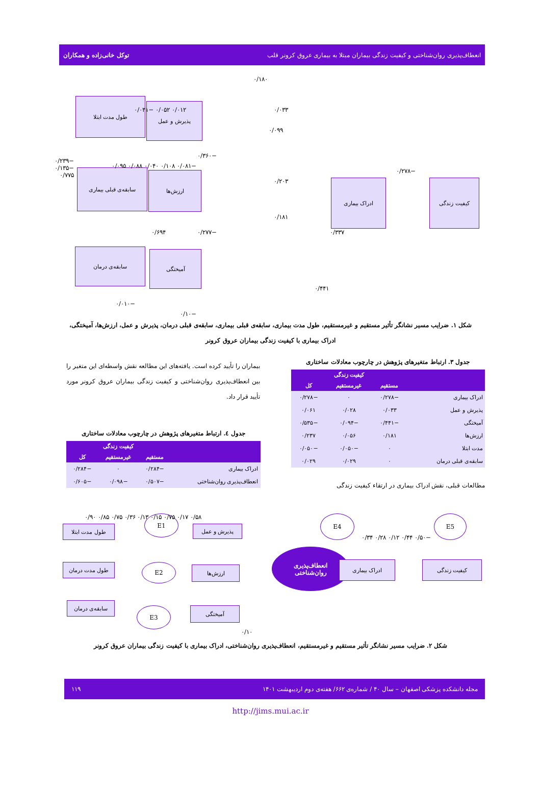انعطاف‌پذیری روان‌شناختی و کیفیت زندگی بیماران مبتلا به بیماری عروق کرونر قلب توکل خانی‌زاده و همکاران
طول مدت ابتلا
پذیرش و عمل
کیفیت زندگی ادراک بیماری
سابقه‌ی قبلی بیماری ارزش‌ها
آمیختگی سابقه‌ی درمان
۰/۱۸۰
۰/۰۳۳
۰/۰۹۹
−۰/۲۷۸
۰/۲۰۳
−۰/۳۶۰
۰/۱۸۱
−۰/۲۷۷ ۰/۶۹۴ ۰/۳۳۷
۰/۴۴۱
۰/۰۱۲ ۰/۰۵۲ −۰/۰۳۱
−۰/۲۳۹ −۰/۱۳۵ ۰/۷۷۵
−۰/۰۸۱ ۰/۱۰۸ ۰/۰۴۰ ۰/۰۸۸ ۰/۰۹۵
−۰/۰۱۰
−۰/۱۰
شکل ۱. ضرایب مسیر نشانگر تأثیر مستقیم و غیرمستقیم، طول مدت بیماری، سابقه‌ی قبلی بیماری، سابقه‌ی قبلی درمان، پذیرش و عمل، ارزش‌ها، آمیختگی، ادراک بیماری با کیفیت زندگی بیماران عروق کرونر
جدول ۳. ارتباط متغیرهای پژوهش در چارچوب معادلات ساختاری
| | کیفیت زندگی | | |
| --- | --- | --- | --- |
| | مستقیم | غیرمستقیم | کل |
| ادراک بیماری | −۰/۲۷۸ | ۰ | −۰/۲۷۸ |
| پذیرش و عمل | ۰/۰۳۳ | ۰/۰۲۸ | ۰/۰۶۱ |
| آمیختگی | −۰/۴۴۱ | −۰/۰۹۴ | −۰/۵۳۵ |
| ارزش‌ها | ۰/۱۸۱ | ۰/۰۵۶ | ۰/۲۳۷ |
| مدت ابتلا | ۰ | −۰/۰۵۰ | −۰/۰۵۰ |
| سابقه‌ی قبلی درمان | ۰ | ۰/۰۲۹ | ۰/۰۲۹ |
مطالعات قبلی، نقش ادراک بیماری در ارتقاء کیفیت زندگی
بیماران را تأیید کرده است. یافته‌های این مطالعه نقش واسطه‌ای این متغیر را بین انعطاف‌پذیری روان‌شناختی و کیفیت زندگی بیماران عروق کرونر مورد تأیید قرار داد.
جدول ٤. ارتباط متغیرهای پژوهش در چارچوب معادلات ساختاری
| | کیفیت زندگی | | |
| --- | --- | --- | --- |
| | مستقیم | غیرمستقیم | کل |
| ادراک بیماری | −۰/۲۸۴ | ۰ | −۰/۲۸۴ |
| انعطاف‌پذیری روان‌شناختی | −۰/۵۰۷ | −۰/۰۹۸ | −۰/۶۰۵ |
طول مدت ابتلا
طول مدت درمان
سابقه‌ی درمان
E1
E2
E3
پذیرش و عمل
ارزش‌ها
آمیختگی
انعطاف‌پذیری
روان‌شناختی
ادراک بیماری
E4 E5
کیفیت زندگی
۰/۵۸ ۰/۱۷ ۰/۷۵ ۰/۱۵ ۰/۱۳ ۰/۳۶ ۰/۷۵ ۰/۸۵ ۰/۹۰
−۰/۵۰ ۰/۴۴ ۰/۱۲ ۰/۲۸ ۰/۳۴
۰/۱۰
شکل ۲. ضرایب مسیر نشانگر تأثیر مستقیم و غیرمستقیم، انعطاف‌پذیری روان‌شناختی، ادراک بیماری با کیفیت زندگی بیماران عروق کرونر
مجله دانشکده پزشکی اصفهان – سال ۴۰ / شماره‌ی ۶۶۲/ هفته‌ی دوم اردیبهشت ۱۴۰۱ ۱۱۹
http://jims.mui.ac.ir